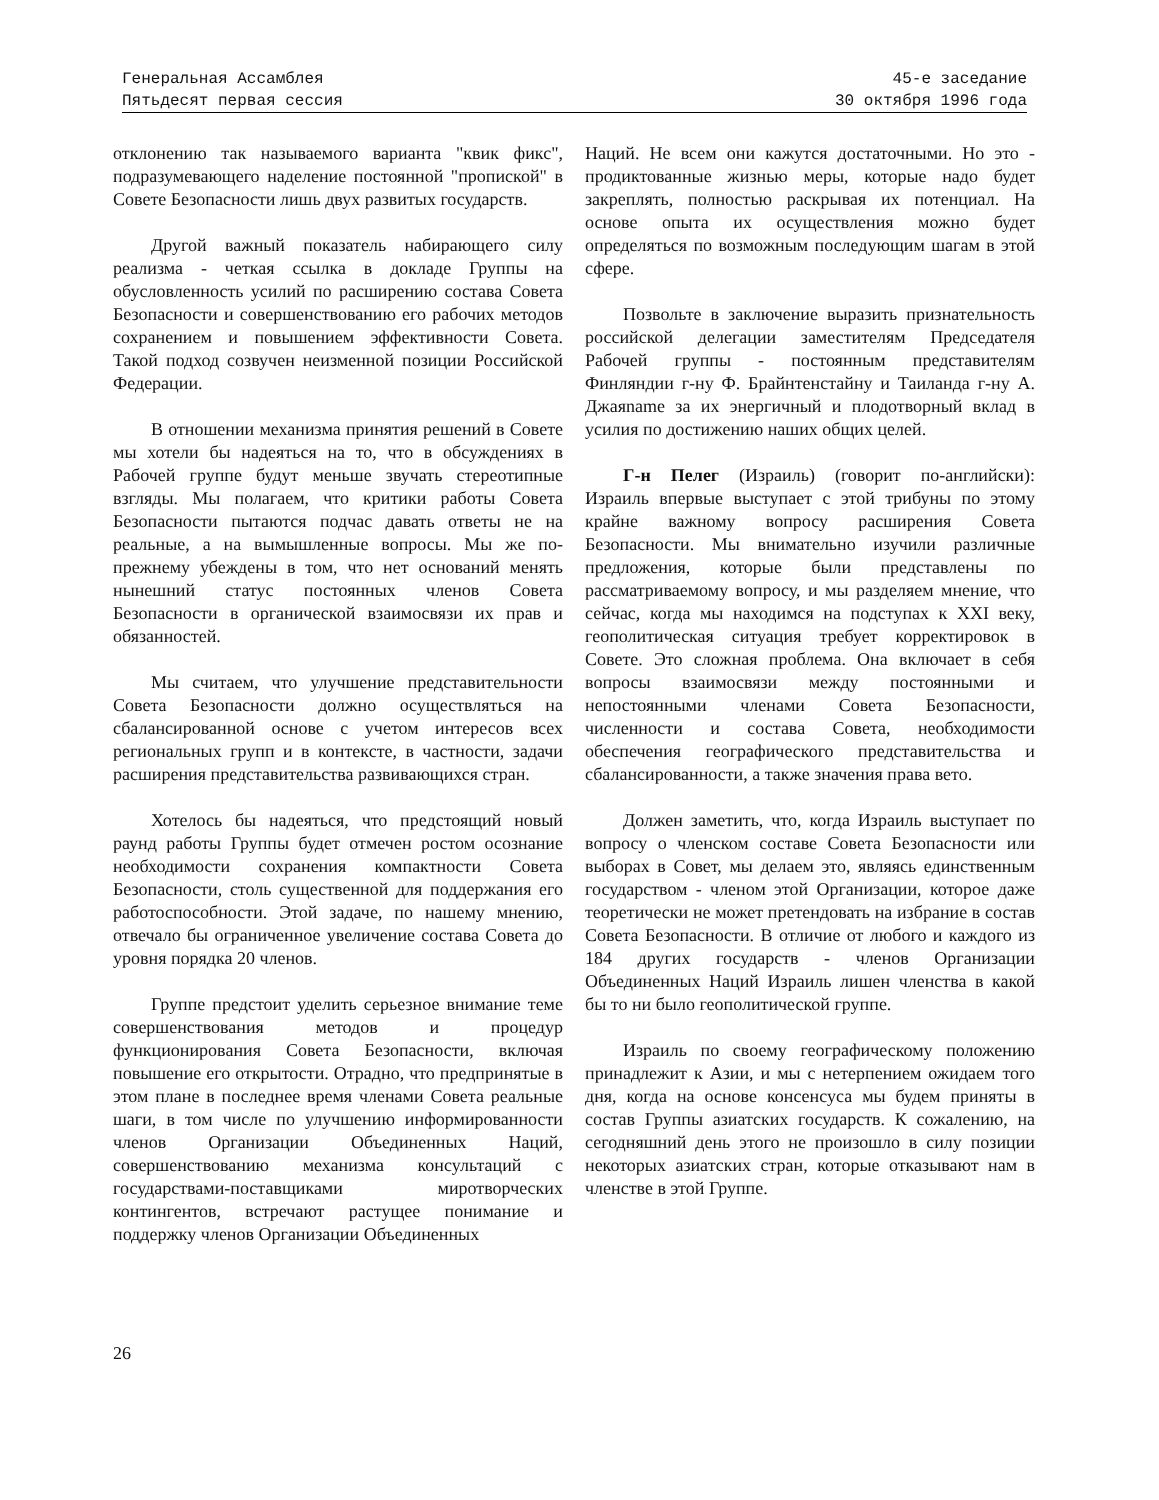Генеральная Ассамблея
Пятьдесят первая сессия
45-е заседание
30 октября 1996 года
отклонению так называемого варианта "квик фикс", подразумевающего наделение постоянной "пропиской" в Совете Безопасности лишь двух развитых государств.
Другой важный показатель набирающего силу реализма - четкая ссылка в докладе Группы на обусловленность усилий по расширению состава Совета Безопасности и совершенствованию его рабочих методов сохранением и повышением эффективности Совета. Такой подход созвучен неизменной позиции Российской Федерации.
В отношении механизма принятия решений в Совете мы хотели бы надеяться на то, что в обсуждениях в Рабочей группе будут меньше звучать стереотипные взгляды. Мы полагаем, что критики работы Совета Безопасности пытаются подчас давать ответы не на реальные, а на вымышленные вопросы. Мы же по-прежнему убеждены в том, что нет оснований менять нынешний статус постоянных членов Совета Безопасности в органической взаимосвязи их прав и обязанностей.
Мы считаем, что улучшение представительности Совета Безопасности должно осуществляться на сбалансированной основе с учетом интересов всех региональных групп и в контексте, в частности, задачи расширения представительства развивающихся стран.
Хотелось бы надеяться, что предстоящий новый раунд работы Группы будет отмечен ростом осознание необходимости сохранения компактности Совета Безопасности, столь существенной для поддержания его работоспособности. Этой задаче, по нашему мнению, отвечало бы ограниченное увеличение состава Совета до уровня порядка 20 членов.
Группе предстоит уделить серьезное внимание теме совершенствования методов и процедур функционирования Совета Безопасности, включая повышение его открытости. Отрадно, что предпринятые в этом плане в последнее время членами Совета реальные шаги, в том числе по улучшению информированности членов Организации Объединенных Наций, совершенствованию механизма консультаций с государствами-поставщиками миротворческих контингентов, встречают растущее понимание и поддержку членов Организации Объединенных
Наций. Не всем они кажутся достаточными. Но это - продиктованные жизнью меры, которые надо будет закреплять, полностью раскрывая их потенциал. На основе опыта их осуществления можно будет определяться по возможным последующим шагам в этой сфере.
Позвольте в заключение выразить признательность российской делегации заместителям Председателя Рабочей группы - постоянным представителям Финляндии г-ну Ф. Брайнтенстайну и Таиланда г-ну А. Джаяname за их энергичный и плодотворный вклад в усилия по достижению наших общих целей.
Г-н Пелег (Израиль) (говорит по-английски): Израиль впервые выступает с этой трибуны по этому крайне важному вопросу расширения Совета Безопасности. Мы внимательно изучили различные предложения, которые были представлены по рассматриваемому вопросу, и мы разделяем мнение, что сейчас, когда мы находимся на подступах к XXI веку, геополитическая ситуация требует корректировок в Совете. Это сложная проблема. Она включает в себя вопросы взаимосвязи между постоянными и непостоянными членами Совета Безопасности, численности и состава Совета, необходимости обеспечения географического представительства и сбалансированности, а также значения права вето.
Должен заметить, что, когда Израиль выступает по вопросу о членском составе Совета Безопасности или выборах в Совет, мы делаем это, являясь единственным государством - членом этой Организации, которое даже теоретически не может претендовать на избрание в состав Совета Безопасности. В отличие от любого и каждого из 184 других государств - членов Организации Объединенных Наций Израиль лишен членства в какой бы то ни было геополитической группе.
Израиль по своему географическому положению принадлежит к Азии, и мы с нетерпением ожидаем того дня, когда на основе консенсуса мы будем приняты в состав Группы азиатских государств. К сожалению, на сегодняшний день этого не произошло в силу позиции некоторых азиатских стран, которые отказывают нам в членстве в этой Группе.
26